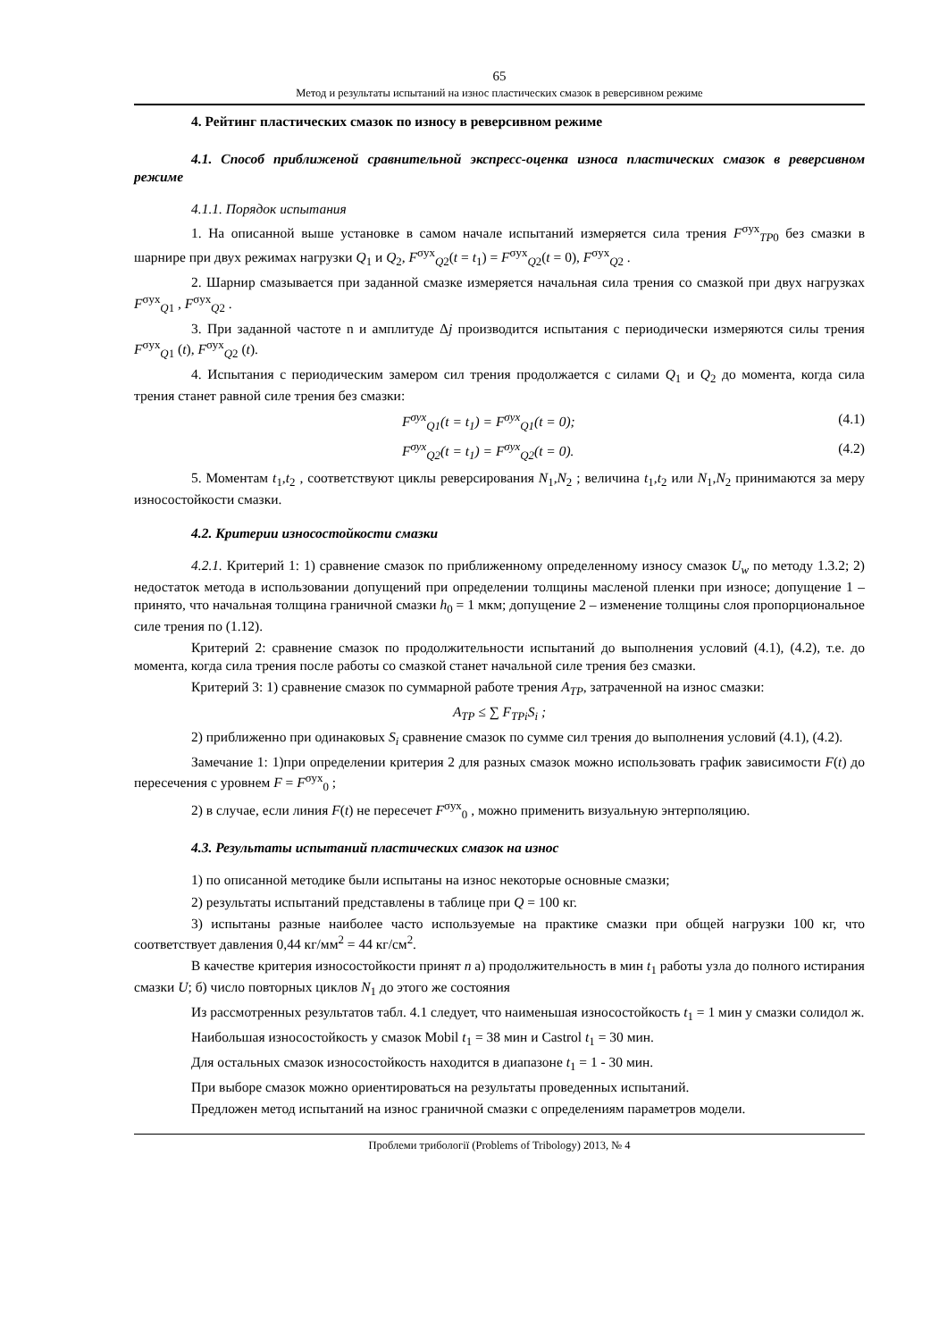65
Метод и результаты испытаний на износ пластических смазок в реверсивном режиме
4. Рейтинг пластических смазок по износу в реверсивном режиме
4.1. Способ приближеной сравнительной экспресс-оценка износа пластических смазок в реверсивном режиме
4.1.1. Порядок испытания
1. На описанной выше установке в самом начале испытаний измеряется сила трения F<sup>σyx</sup><sub>TP0</sub> без смазки в шарнире при двух режимах нагрузки Q<sub>1</sub> и Q<sub>2</sub>, F<sup>σyx</sup><sub>Q2</sub>(t = t<sub>1</sub>) = F<sup>σyx</sup><sub>Q2</sub>(t = 0), F<sup>σyx</sup><sub>Q2</sub> .
2. Шарнир смазывается при заданной смазке измеряется начальная сила трения со смазкой при двух нагрузках F<sup>σyx</sup><sub>Q1</sub> , F<sup>σyx</sup><sub>Q2</sub> .
3. При заданной частоте n и амплитуде Δj производится испытания с периодически измеряются силы трения F<sup>σyx</sup><sub>Q1</sub> (t), F<sup>σyx</sup><sub>Q2</sub> (t).
4. Испытания с периодическим замером сил трения продолжается с силами Q<sub>1</sub> и Q<sub>2</sub> до момента, когда сила трения станет равной силе трения без смазки:
F<sup>σyx</sup><sub>Q1</sub>(t = t<sub>1</sub>) = F<sup>σyx</sup><sub>Q1</sub>(t = 0); (4.1)
F<sup>σyx</sup><sub>Q2</sub>(t = t<sub>1</sub>) = F<sup>σyx</sup><sub>Q2</sub>(t = 0). (4.2)
5. Моментам t<sub>1</sub>,t<sub>2</sub> , соответствуют циклы реверсирования N<sub>1</sub>,N<sub>2</sub> ; величина t<sub>1</sub>,t<sub>2</sub> или N<sub>1</sub>,N<sub>2</sub> принимаются за меру износостойкости смазки.
4.2. Критерии износостойкости смазки
4.2.1. Критерий 1: 1) сравнение смазок по приближенному определенному износу смазок U<sub>w</sub> по методу 1.3.2; 2) недостаток метода в использовании допущений при определении толщины масленой пленки при износе; допущение 1 – принято, что начальная толщина граничной смазки h<sub>0</sub> = 1 мкм; допущение 2 – изменение толщины слоя пропорциональное силе трения по (1.12).
Критерий 2: сравнение смазок по продолжительности испытаний до выполнения условий (4.1), (4.2), т.е. до момента, когда сила трения после работы со смазкой станет начальной силе трения без смазки.
Критерий 3: 1) сравнение смазок по суммарной работе трения A<sub>TP</sub>, затраченной на износ смазки:
A<sub>TP</sub> ≤ ∑ F<sub>TPi</sub>S<sub>i</sub> ;
2) приближенно при одинаковых S<sub>i</sub> сравнение смазок по сумме сил трения до выполнения условий (4.1), (4.2).
Замечание 1: 1)при определении критерия 2 для разных смазок можно использовать график зависимости F(t) до пересечения с уровнем F = F<sup>σyx</sup><sub>0</sub> ;
2) в случае, если линия F(t) не пересечет F<sup>σyx</sup><sub>0</sub> , можно применить визуальную энтерполяцию.
4.3. Результаты испытаний пластических смазок на износ
1) по описанной методике были испытаны на износ некоторые основные смазки;
2) результаты испытаний представлены в таблице при Q = 100 кг.
3) испытаны разные наиболее часто используемые на практике смазки при общей нагрузки 100 кг, что соответствует давления 0,44 кг/мм<sup>2</sup> = 44 кг/см<sup>2</sup>.
В качестве критерия износостойкости принят n а) продолжительность в мин t<sub>1</sub> работы узла до полного истирания смазки U; б) число повторных циклов N<sub>1</sub> до этого же состояния
Из рассмотренных результатов табл. 4.1 следует, что наименьшая износостойкость t<sub>1</sub> = 1 мин у смазки солидол ж.
Наибольшая износостойкость у смазок Mobil t<sub>1</sub> = 38 мин и Castrol t<sub>1</sub> = 30 мин.
Для остальных смазок износостойкость находится в диапазоне t<sub>1</sub> = 1 - 30 мин.
При выборе смазок можно ориентироваться на результаты проведенных испытаний.
Предложен метод испытаний на износ граничной смазки с определениям параметров модели.
Проблеми трибології (Problems of Tribology) 2013, № 4